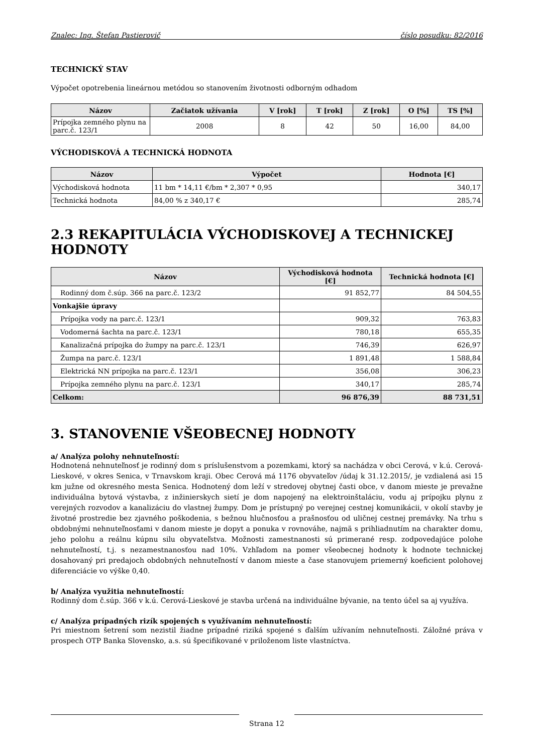Znalec: Ing. Štefan Pastierovič číslo posudku: 82/2016
TECHNICKÝ STAV
Výpočet opotrebenia lineárnou metódou so stanovením životnosti odborným odhadom
| Názov | Začiatok užívania | V [rok] | T [rok] | Z [rok] | O [%] | TS [%] |
| --- | --- | --- | --- | --- | --- | --- |
| Prípojka zemného plynu na parc.č. 123/1 | 2008 | 8 | 42 | 50 | 16,00 | 84,00 |
VÝCHODISKOVÁ A TECHNICKÁ HODNOTA
| Názov | Výpočet | Hodnota [€] |
| --- | --- | --- |
| Východisková hodnota | 11 bm * 14,11 €/bm * 2,307 * 0,95 | 340,17 |
| Technická hodnota | 84,00 % z 340,17 € | 285,74 |
2.3 REKAPITULÁCIA VÝCHODISKOVEJ A TECHNICKEJ HODNOTY
| Názov | Východisková hodnota [€] | Technická hodnota [€] |
| --- | --- | --- |
| Rodinný dom č.súp. 366 na parc.č. 123/2 | 91 852,77 | 84 504,55 |
| Vonkajšie úpravy | | |
| Prípojka vody na parc.č. 123/1 | 909,32 | 763,83 |
| Vodomerná šachta na parc.č. 123/1 | 780,18 | 655,35 |
| Kanalizačná prípojka do žumpy na parc.č. 123/1 | 746,39 | 626,97 |
| Žumpa na parc.č. 123/1 | 1 891,48 | 1 588,84 |
| Elektrická NN prípojka na parc.č. 123/1 | 356,08 | 306,23 |
| Prípojka zemného plynu na parc.č. 123/1 | 340,17 | 285,74 |
| Celkom: | 96 876,39 | 88 731,51 |
3. STANOVENIE VŠEOBECNEJ HODNOTY
a/ Analýza polohy nehnuteľností:
Hodnotená nehnuteľnosť je rodinný dom s príslušenstvom a pozemkami, ktorý sa nachádza v obci Cerová, v k.ú. Cerová-Lieskové, v okres Senica, v Trnavskom kraji. Obec Cerová má 1176 obyvateľov /údaj k 31.12.2015/, je vzdialená asi 15 km južne od okresného mesta Senica. Hodnotený dom leží v stredovej obytnej časti obce, v danom mieste je prevažne individuálna bytová výstavba, z inžinierskych sietí je dom napojený na elektroinštaláciu, vodu aj prípojku plynu z verejných rozvodov a kanalizáciu do vlastnej žumpy. Dom je prístupný po verejnej cestnej komunikácii, v okolí stavby je životné prostredie bez zjavného poškodenia, s bežnou hlučnosťou a prašnosťou od uličnej cestnej premávky. Na trhu s obdobnými nehnuteľnosťami v danom mieste je dopyt a ponuka v rovnováhe, najmä s prihliadnutím na charakter domu, jeho polohu a reálnu kúpnu silu obyvateľstva. Možnosti zamestnanosti sú primerané resp. zodpovedajúce polohe nehnuteľností, t.j. s nezamestnanosťou nad 10%. Vzhľadom na pomer všeobecnej hodnoty k hodnote technickej dosahovaný pri predajoch obdobných nehnuteľností v danom mieste a čase stanovujem priemerný koeficient polohovej diferenciácie vo výške 0,40.
b/ Analýza využitia nehnuteľností:
Rodinný dom č.súp. 366 v k.ú. Cerová-Lieskové je stavba určená na individuálne bývanie, na tento účel sa aj využíva.
c/ Analýza prípadných rizík spojených s využívaním nehnuteľností:
Pri miestnom šetrení som nezistil žiadne prípadné riziká spojené s ďalším užívaním nehnuteľnosti. Záložné práva v prospech OTP Banka Slovensko, a.s. sú špecifikované v priloženom liste vlastníctva.
Strana 12